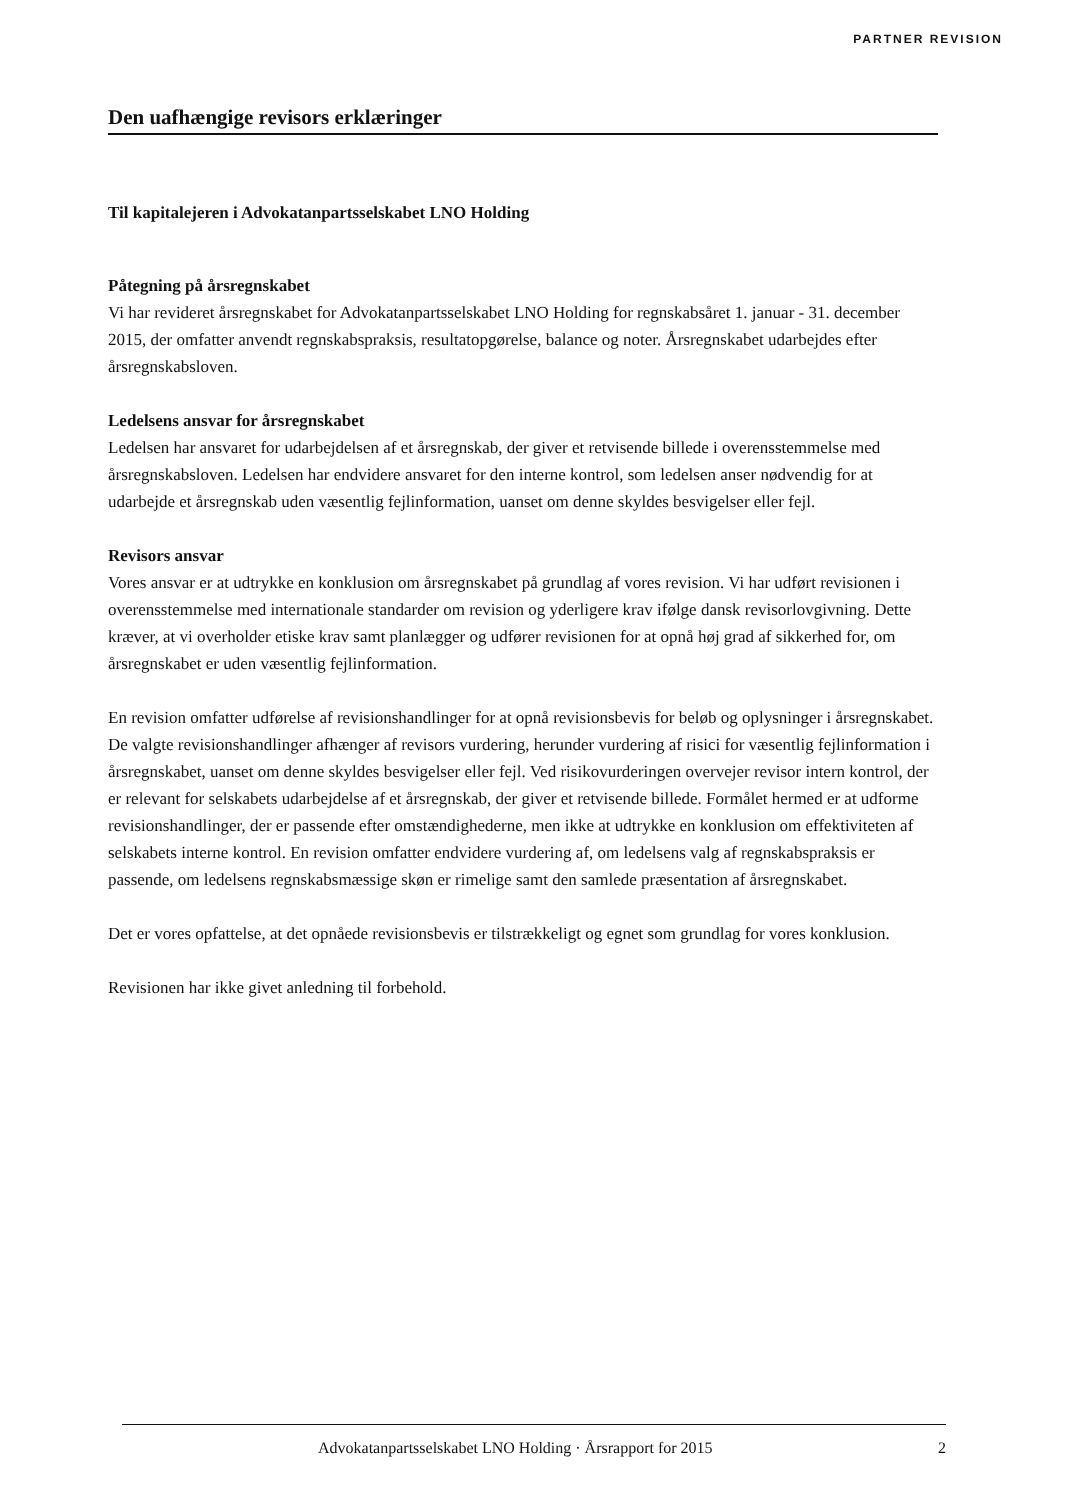PARTNER REVISION
Den uafhængige revisors erklæringer
Til kapitalejeren i Advokatanpartsselskabet LNO Holding
Påtegning på årsregnskabet
Vi har revideret årsregnskabet for Advokatanpartsselskabet LNO Holding for regnskabsåret 1. januar - 31. december 2015, der omfatter anvendt regnskabspraksis, resultatopgørelse, balance og noter. Årsregnskabet udarbejdes efter årsregnskabsloven.
Ledelsens ansvar for årsregnskabet
Ledelsen har ansvaret for udarbejdelsen af et årsregnskab, der giver et retvisende billede i overensstemmelse med årsregnskabsloven. Ledelsen har endvidere ansvaret for den interne kontrol, som ledelsen anser nødvendig for at udarbejde et årsregnskab uden væsentlig fejlinformation, uanset om denne skyldes besvigelser eller fejl.
Revisors ansvar
Vores ansvar er at udtrykke en konklusion om årsregnskabet på grundlag af vores revision. Vi har udført revisionen i overensstemmelse med internationale standarder om revision og yderligere krav ifølge dansk revisorlovgivning. Dette kræver, at vi overholder etiske krav samt planlægger og udfører revisionen for at opnå høj grad af sikkerhed for, om årsregnskabet er uden væsentlig fejlinformation.
En revision omfatter udførelse af revisionshandlinger for at opnå revisionsbevis for beløb og oplysninger i årsregnskabet. De valgte revisionshandlinger afhænger af revisors vurdering, herunder vurdering af risici for væsentlig fejlinformation i årsregnskabet, uanset om denne skyldes besvigelser eller fejl. Ved risikovurderingen overvejer revisor intern kontrol, der er relevant for selskabets udarbejdelse af et årsregnskab, der giver et retvisende billede. Formålet hermed er at udforme revisionshandlinger, der er passende efter omstændighederne, men ikke at udtrykke en konklusion om effektiviteten af selskabets interne kontrol. En revision omfatter endvidere vurdering af, om ledelsens valg af regnskabspraksis er passende, om ledelsens regnskabsmæssige skøn er rimelige samt den samlede præsentation af årsregnskabet.
Det er vores opfattelse, at det opnåede revisionsbevis er tilstrækkeligt og egnet som grundlag for vores konklusion.
Revisionen har ikke givet anledning til forbehold.
Advokatanpartsselskabet LNO Holding · Årsrapport for 2015 2